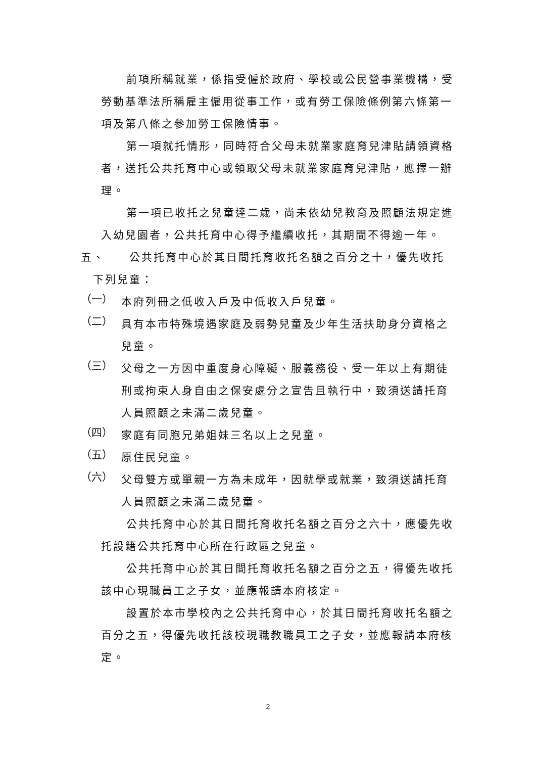前項所稱就業，係指受僱於政府、學校或公民營事業機構，受勞動基準法所稱雇主僱用從事工作，或有勞工保險條例第六條第一項及第八條之參加勞工保險情事。
第一項就托情形，同時符合父母未就業家庭育兒津貼請領資格者，送托公共托育中心或領取父母未就業家庭育兒津貼，應擇一辦理。
第一項已收托之兒童達二歲，尚未依幼兒教育及照顧法規定進入幼兒園者，公共托育中心得予繼續收托，其期間不得逾一年。
五、　　公共托育中心於其日間托育收托名額之百分之十，優先收托
　下列兒童：
（一）
本府列冊之低收入戶及中低收入戶兒童。
（二）
具有本市特殊境遇家庭及弱勢兒童及少年生活扶助身分資格之兒童。
（三）
父母之一方因中重度身心障礙、服義務役、受一年以上有期徒刑或拘束人身自由之保安處分之宣告且執行中，致須送請托育人員照顧之未滿二歲兒童。
（四）
家庭有同胞兄弟姐妹三名以上之兒童。
（五）
原住民兒童。
（六）
父母雙方或單親一方為未成年，因就學或就業，致須送請托育人員照顧之未滿二歲兒童。
公共托育中心於其日間托育收托名額之百分之六十，應優先收托設籍公共托育中心所在行政區之兒童。
公共托育中心於其日間托育收托名額之百分之五，得優先收托該中心現職員工之子女，並應報請本府核定。
設置於本市學校內之公共托育中心，於其日間托育收托名額之百分之五，得優先收托該校現職教職員工之子女，並應報請本府核定。
2